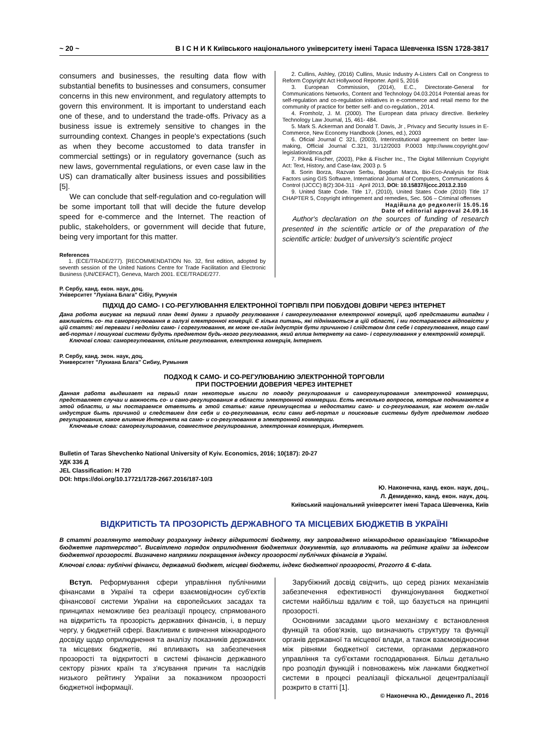~ 20 ~ В І С Н И К Київського національного університету імені Тараса Шевченка ISSN 1728-3817
consumers and businesses, the resulting data flow with substantial benefits to businesses and consumers, consumer concerns in this new environment, and regulatory attempts to govern this environment. It is important to understand each one of these, and to understand the trade-offs. Privacy as a business issue is extremely sensitive to changes in the surrounding context. Changes in people's expectations (such as when they become accustomed to data transfer in commercial settings) or in regulatory governance (such as new laws, governmental regulations, or even case law in the US) can dramatically alter business issues and possibilities [5].
We can conclude that self-regulation and co-regulation will be some important toll that will decide the future develop speed for e-commerce and the Internet. The reaction of public, stakeholders, or government will decide that future, being very important for this matter.
References
1. (ECE/TRADE/277). [RECOMMENDATION No. 32, first edition, adopted by seventh session of the United Nations Centre for Trade Facilitation and Electronic Business (UN/CEFACT), Geneva, March 2001. ECE/TRADE/277.
2. Cullins, Ashley, (2016) Cullins, Music Industry A-Listers Call on Congress to Reform Copyright Act Hollywood Reporter. April 5, 2016
3. European Commission, (2014), E.C., Directorate-General for Communications Networks, Content and Technology 04.03.2014 Potential areas for self-regulation and co-regulation initiatives in e-commerce and retail memo for the community of practice for better self- and co-regulation., 2014.
4. Fromholz, J. M. (2000). The European data privacy directive. Berkeley Technology Law Journal, 15, 461- 484.
5. Mark S. Ackerman and Donald T. Davis, Jr , Privacy and Security Issues in E-Commerce, New Economy Handbook (Jones, ed.), 2003
6. Oficial Journal C 321, (2003), Interinstitutional agreement on better law-making, Official Journal C.321, 31/12/2003 P.0003 http://www.copyright.gov/ legislation/dmca.pdf
7. Pike& Fischer, (2003), Pike & Fischer Inc., The Digital Millennium Copyright Act: Text, History, and Case-law, 2003 p. 5
8. Sorin Borza, Razvan Serbu, Bogdan Marza, Bio-Eco-Analysis for Risk Factors using GIS Software, International Journal of Computers, Communications & Control (IJCCC) 8(2):304-311 · April 2013, DOI: 10.15837/ijccc.2013.2.310
9. United State Code. Title 17, (2010), United States Code (2010) Title 17 CHAPTER 5, Copyright infringement and remedies, Sec. 506 – Criminal offenses
Надійшла до редколегії 15.05.16
Date of editorial approval 24.09.16
Author's declaration on the sources of funding of research presented in the scientific article or of the preparation of the scientific article: budget of university's scientific project
Р. Сербу, канд. екон. наук, доц.
Університет "Лукіана Блага" Сібіу, Румунія
ПІДХІД ДО САМО- І СО-РЕГУЛЮВАННЯ ЕЛЕКТРОННОЇ ТОРГІВЛІ ПРИ ПОБУДОВІ ДОВІРИ ЧЕРЕЗ ІНТЕРНЕТ
Дана робота висуває на перший план деякі думки з приводу регулювання і саморегулювання електронної комерції, щоб представити випадки і важливість со- та саморегулювання в галузі електронної комерції. Є кілька питань, які піднімаються в цій області, і ми постараємося відповісти у цій статті: які переваги і недоліки само- і сорегулювання, як може он-лайн індустрія бути причиною і слідством для себе і сорегулювання, якщо самі веб-портал і пошукові системи будуть предметом будь-якого регулювання, який вплив Інтернету на само- і сорегулювання у електронній комерції.
Ключові слова: саморегулювання, спільне регулювання, електронна комерція, Інтернет.
Р. Сербу, канд. экон. наук, доц.
Университет "Лукиана Блага" Сибиу, Румыния
ПОДХОД К САМО- И СО-РЕГУЛЮВАНИЮ ЭЛЕКТРОННОЙ ТОРГОВЛИ
ПРИ ПОСТРОЕНИИ ДОВЕРИЯ ЧЕРЕЗ ИНТЕРНЕТ
Данная работа выдвигает на первый план некоторые мысли по поводу регулирования и саморегулирования электронной коммерции, представляет случаи и важность со- и само-регулирования в области электронной коммерции. Есть несколько вопросов, которые поднимаются в этой области, и мы постараемся ответить в этой статье: какие преимущества и недостатки само- и со-регулювания, как может он-лайн индустрия быть причиной и следствием для себя и со-регулювания, если сами веб-портал и поисковые системы будут предметом любого регулирования, какое влияние Интернета на само- и со-регулювання в электронной коммерции.
Ключевые слова: саморегулирование, совместное регулирование, электронная коммерция, Интернет.
Bulletin of Taras Shevchenko National University of Kyiv. Economics, 2016; 10(187): 20-27
УДК 336 Д
JEL Classification: H 720
DOI: https://doi.org/10.17721/1728-2667.2016/187-10/3
Ю. Наконечна, канд. екон. наук, доц.,
Л. Демиденко, канд. екон. наук, доц.
Київський національний університет імені Тараса Шевченка, Київ
ВІДКРИТІСТЬ ТА ПРОЗОРІСТЬ ДЕРЖАВНОГО ТА МІСЦЕВИХ БЮДЖЕТІВ В УКРАЇНІ
В статті розглянуто методику розрахунку індексу відкритості бюджету, яку запроваджено міжнародною організацією "Міжнародне бюджетне партнерство". Висвітлено порядок оприлюднення бюджетних документів, що впливають на рейтинг країни за індексом бюджетної прозорості. Визначено напрямки покращення індексу прозорості публічних фінансів в Україні.
Ключові слова: публічні фінанси, державний бюджет, місцеві бюджети, індекс бюджетної прозорості, Prozorro & Є-data.
Вступ. Реформування сфери управління публічними фінансами в Україні та сфери взаємовідносин суб'єктів фінансової системи України на європейських засадах та принципах неможливе без реалізації процесу, спрямованого на відкритість та прозорість державних фінансів, і, в першу чергу, у бюджетній сфері. Важливим є вивчення міжнародного досвіду щодо оприлюднення та аналізу показників державних та місцевих бюджетів, які впливають на забезпечення прозорості та відкритості в системі фінансів державного сектору різних країн та з'ясування причин та наслідків низького рейтингу України за показником прозорості бюджетної інформації.
Зарубіжний досвід свідчить, що серед різних механізмів забезпечення ефективності функціонування бюджетної системи найбільш вдалим є той, що базується на принципі прозорості.
Основними засадами цього механізму є встановлення функцій та обов'язків, що визначають структуру та функції органів державної та місцевої влади, а також взаємовідносини між рівнями бюджетної системи, органами державного управління та суб'єктами господарювання. Більш детально про розподіл функцій і повноважень між ланками бюджетної системи в процесі реалізації фіскальної децентралізації розкрито в статті [1].
© Наконечна Ю., Демиденко Л., 2016